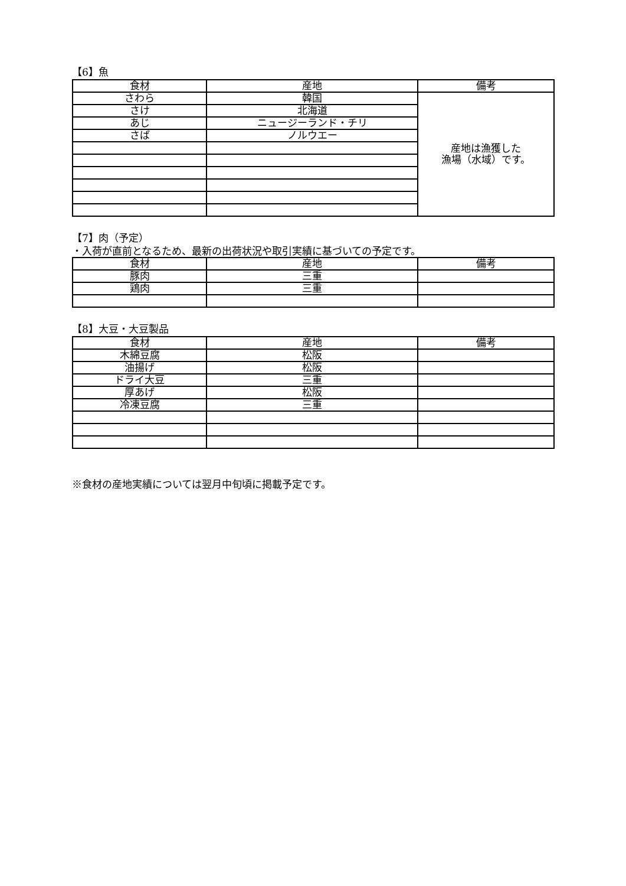【6】魚
| 食材 | 産地 | 備考 |
| --- | --- | --- |
| さわら | 韓国 | 産地は漁獲した 漁場（水域）です。 |
| さけ | 北海道 | |
| あじ | ニュージーランド・チリ | |
| さば | ノルウエー | |
【7】肉（予定）
・入荷が直前となるため、最新の出荷状況や取引実績に基づいての予定です。
| 食材 | 産地 | 備考 |
| --- | --- | --- |
| 豚肉 | 三重 | |
| 鶏肉 | 三重 | |
【8】大豆・大豆製品
| 食材 | 産地 | 備考 |
| --- | --- | --- |
| 木綿豆腐 | 松阪 | |
| 油揚げ | 松阪 | |
| ドライ大豆 | 三重 | |
| 厚あげ | 松阪 | |
| 冷凍豆腐 | 三重 | |
※食材の産地実績については翌月中旬頃に掲載予定です。